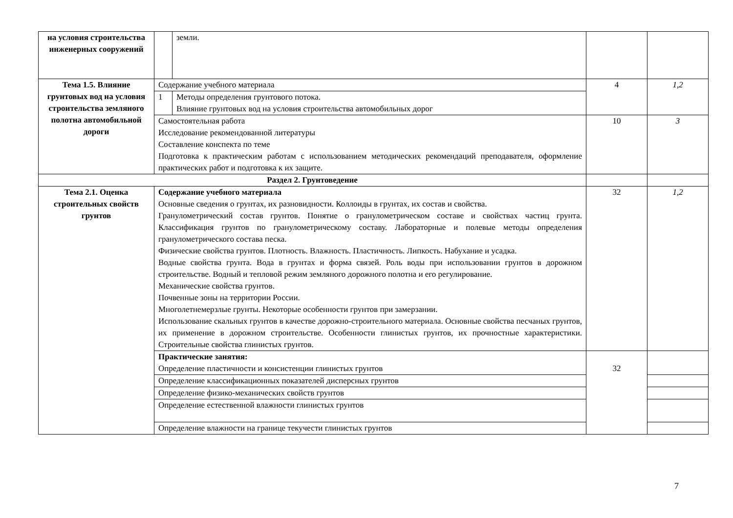| на условия строительства инженерных сооружений | | земли. | | |
| Тема 1.5. Влияние грунтовых вод на условия строительства земляного полотна автомобильной дороги | Содержание учебного материала | | 4 | 1,2 |
| | 1 | Методы определения грунтового потока. Влияние грунтовых вод на условия строительства автомобильных дорог | | |
| | Самостоятельная работа Исследование рекомендованной литературы Составление конспекта по теме Подготовка к практическим работам с использованием методических рекомендаций преподавателя, оформление практических работ и подготовка к их защите. | | 10 | 3 |
| Раздел 2. Грунтоведение | | | | |
| Тема 2.1. Оценка строительных свойств грунтов | Содержание учебного материала Основные сведения о грунтах, их разновидности. Коллоиды в грунтах, их состав и свойства. Гранулометрический состав грунтов. Понятие о гранулометрическом составе и свойствах частиц грунта. Классификация грунтов по гранулометрическому составу. Лабораторные и полевые методы определения гранулометрического состава песка. Физические свойства грунтов. Плотность. Влажность. Пластичность. Липкость. Набухание и усадка. Водные свойства грунта. Вода в грунтах и форма связей. Роль воды при использовании грунтов в дорожном строительстве. Водный и тепловой режим земляного дорожного полотна и его регулирование. Механические свойства грунтов. Почвенные зоны на территории России. Многолетнемерзлые грунты. Некоторые особенности грунтов при замерзании. Использование скальных грунтов в качестве дорожно-строительного материала. Основные свойства песчаных грунтов, их применение в дорожном строительстве. Особенности глинистых грунтов, их прочностные характеристики. Строительные свойства глинистых грунтов. | | 32 | 1,2 |
| | Практические занятия: Определение пластичности и консистенции глинистых грунтов | | 32 | |
| | Определение классификационных показателей дисперсных грунтов | | | |
| | Определение физико-механических свойств грунтов | | | |
| | Определение естественной влажности глинистых грунтов | | | |
| | Определение влажности на границе текучести глинистых грунтов | | | |
7